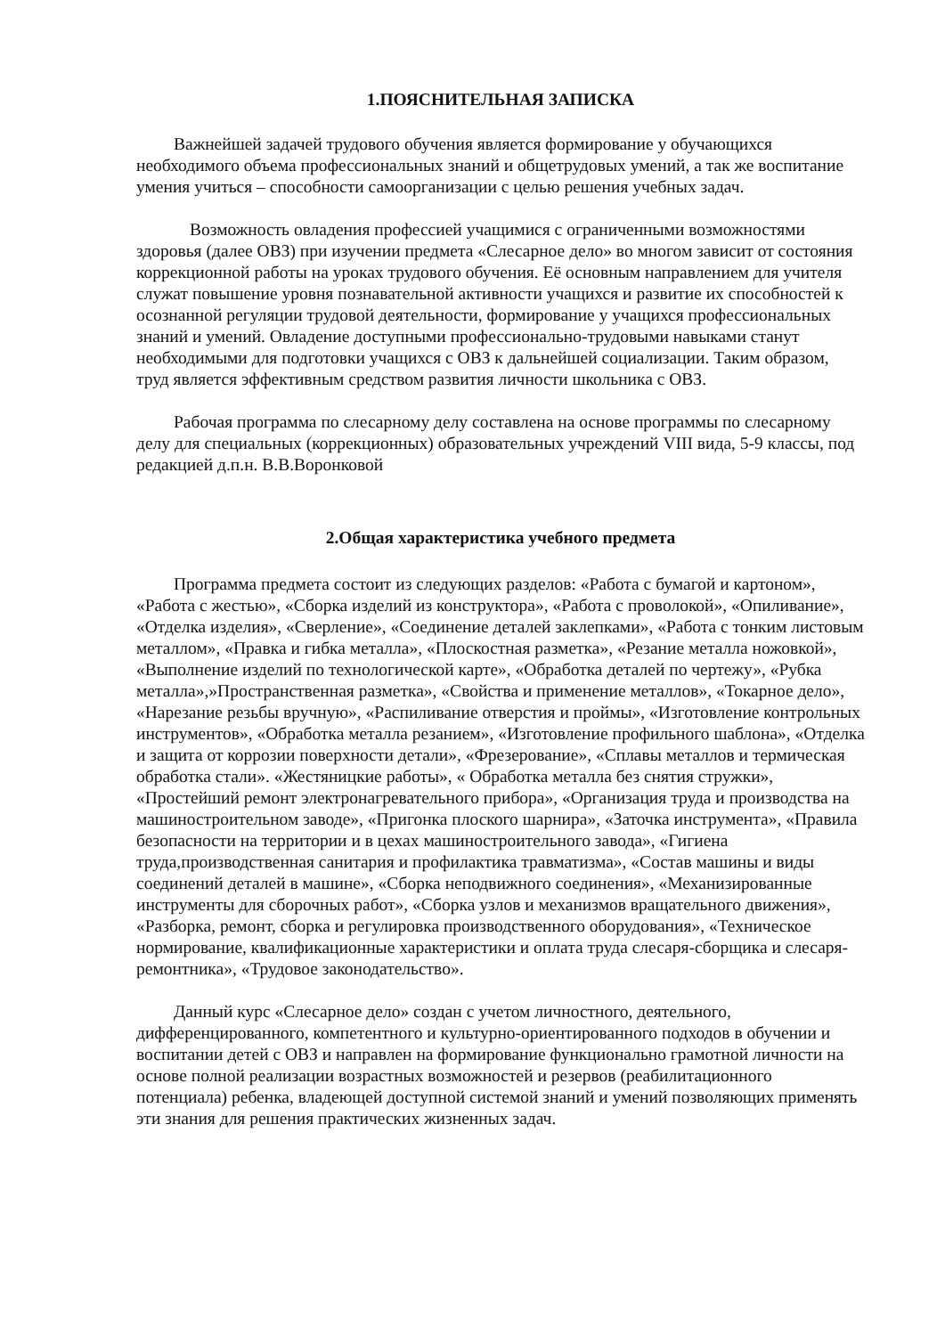1.ПОЯСНИТЕЛЬНАЯ ЗАПИСКА
Важнейшей задачей трудового обучения является формирование у обучающихся необходимого объема профессиональных знаний и общетрудовых умений, а так же воспитание умения учиться – способности самоорганизации с целью решения учебных задач.
Возможность овладения профессией учащимися с ограниченными возможностями здоровья (далее ОВЗ) при изучении предмета «Слесарное дело» во многом зависит от состояния коррекционной работы на уроках трудового обучения. Её основным направлением для учителя служат повышение уровня познавательной активности учащихся и развитие их способностей к осознанной регуляции трудовой деятельности, формирование у учащихся профессиональных знаний и умений. Овладение доступными профессионально-трудовыми навыками станут необходимыми для подготовки учащихся с ОВЗ к дальнейшей социализации. Таким образом, труд является эффективным средством развития личности школьника с ОВЗ.
Рабочая программа по слесарному делу составлена на основе программы по слесарному делу для специальных (коррекционных) образовательных учреждений VIII вида, 5-9 классы, под редакцией д.п.н. В.В.Воронковой
2.Общая характеристика учебного предмета
Программа предмета состоит из следующих разделов: «Работа с бумагой и картоном», «Работа с жестью», «Сборка изделий из конструктора», «Работа с проволокой», «Опиливание», «Отделка изделия», «Сверление», «Соединение деталей заклепками», «Работа с тонким листовым металлом», «Правка и гибка металла», «Плоскостная разметка», «Резание металла ножовкой», «Выполнение изделий по технологической карте», «Обработка деталей по чертежу», «Рубка металла»,»Пространственная разметка», «Свойства и применение металлов», «Токарное дело», «Нарезание резьбы вручную», «Распиливание отверстия и проймы», «Изготовление контрольных инструментов», «Обработка металла резанием», «Изготовление профильного шаблона», «Отделка и защита от коррозии поверхности детали», «Фрезерование», «Сплавы металлов и термическая обработка стали». «Жестяницкие работы», « Обработка металла без снятия стружки», «Простейший ремонт электронагревательного прибора», «Организация труда и производства на машиностроительном заводе», «Пригонка плоского шарнира», «Заточка инструмента», «Правила безопасности на территории и в цехах машиностроительного завода», «Гигиена труда,производственная санитария и профилактика травматизма», «Состав машины и виды соединений деталей в машине», «Сборка неподвижного соединения», «Механизированные инструменты для сборочных работ», «Сборка узлов и механизмов вращательного движения», «Разборка, ремонт, сборка и регулировка производственного оборудования», «Техническое нормирование, квалификационные характеристики и оплата труда слесаря-сборщика и слесаря-ремонтника», «Трудовое законодательство».
Данный курс «Слесарное дело» создан с учетом личностного, деятельного, дифференцированного, компетентного и культурно-ориентированного подходов в обучении и воспитании детей с ОВЗ и направлен на формирование функционально грамотной личности на основе полной реализации возрастных возможностей и резервов (реабилитационного потенциала) ребенка, владеющей доступной системой знаний и умений позволяющих применять эти знания для решения практических жизненных задач.